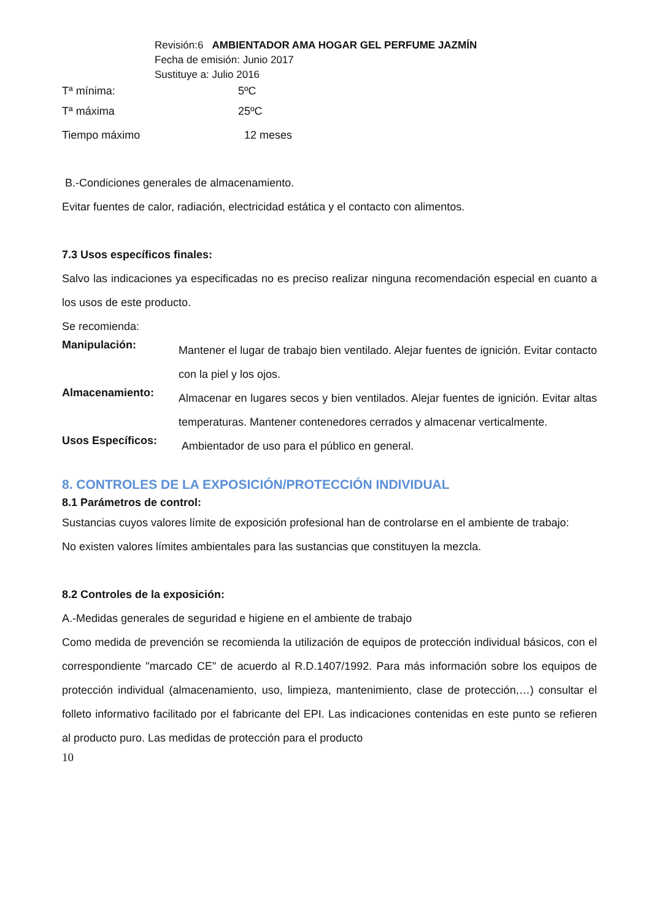Revisión:6 AMBIENTADOR AMA HOGAR GEL PERFUME JAZMÍN
Fecha de emisión: Junio 2017
Sustituye a: Julio 2016
Tª mínima: 5ºC
Tª máxima 25ºC
Tiempo máximo 12 meses
B.-Condiciones generales de almacenamiento.
Evitar fuentes de calor, radiación, electricidad estática y el contacto con alimentos.
7.3 Usos específicos finales:
Salvo las indicaciones ya especificadas no es preciso realizar ninguna recomendación especial en cuanto a los usos de este producto.
Se recomienda:
Manipulación:
Mantener el lugar de trabajo bien ventilado. Alejar fuentes de ignición. Evitar contacto con la piel y los ojos.
Almacenamiento:
Almacenar en lugares secos y bien ventilados. Alejar fuentes de ignición. Evitar altas temperaturas. Mantener contenedores cerrados y almacenar verticalmente.
Usos Específicos:
Ambientador de uso para el público en general.
8. CONTROLES DE LA EXPOSICIÓN/PROTECCIÓN INDIVIDUAL
8.1 Parámetros de control:
Sustancias cuyos valores límite de exposición profesional han de controlarse en el ambiente de trabajo:
No existen valores límites ambientales para las sustancias que constituyen la mezcla.
8.2 Controles de la exposición:
A.-Medidas generales de seguridad e higiene en el ambiente de trabajo
Como medida de prevención se recomienda la utilización de equipos de protección individual básicos, con el correspondiente "marcado CE" de acuerdo al R.D.1407/1992. Para más información sobre los equipos de protección individual (almacenamiento, uso, limpieza, mantenimiento, clase de protección,…) consultar el folleto informativo facilitado por el fabricante del EPI. Las indicaciones contenidas en este punto se refieren al producto puro. Las medidas de protección para el producto
10